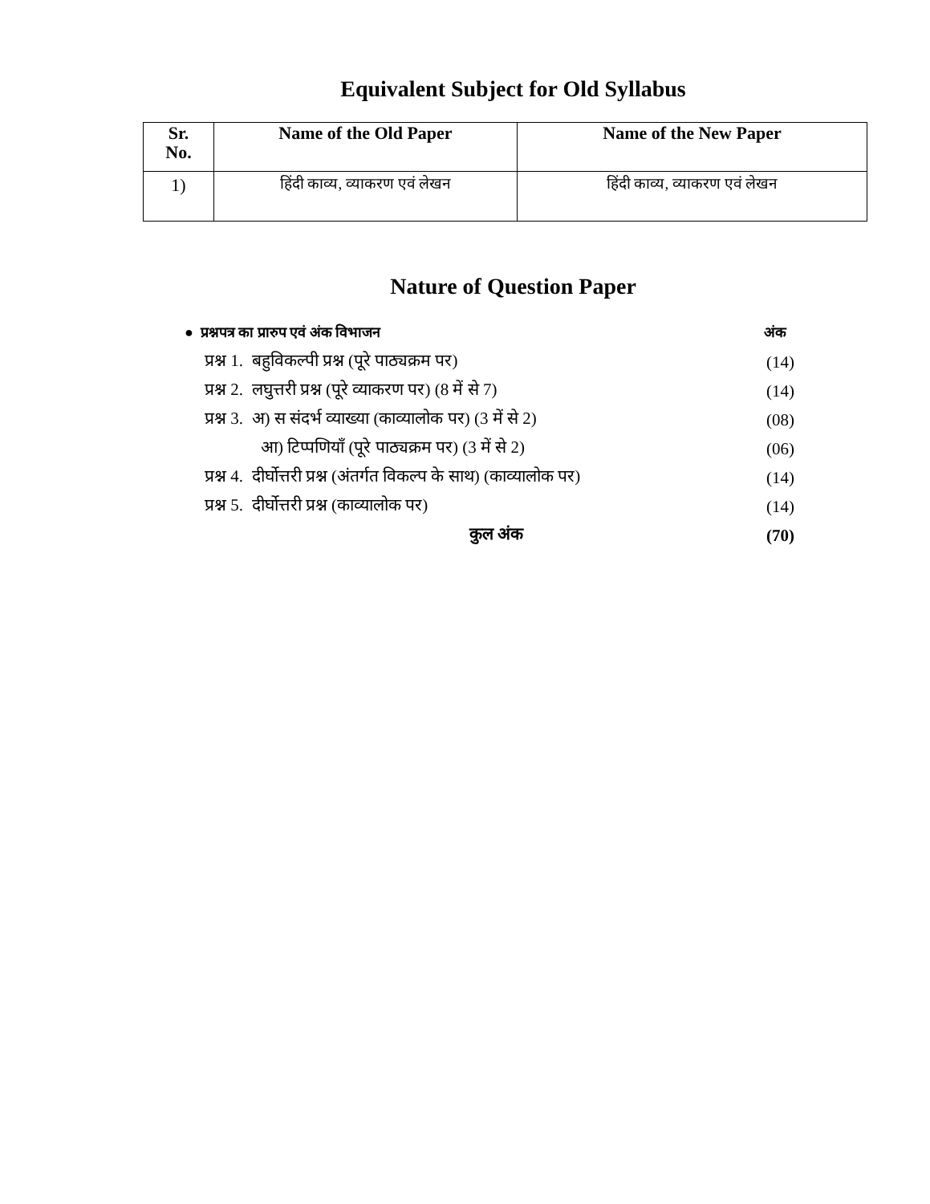Equivalent Subject for Old Syllabus
| Sr. No. | Name of the Old Paper | Name of the New Paper |
| --- | --- | --- |
| 1) | हिंदी काव्य, व्याकरण एवं लेखन | हिंदी काव्य, व्याकरण एवं लेखन |
Nature of Question Paper
| ● प्रश्नपत्र का प्रारुप एवं अंक विभाजन | अंक |
| प्रश्न 1. बहुविकल्पी प्रश्न (पूरे पाठ्यक्रम पर) | (14) |
| प्रश्न 2. लघुत्तरी प्रश्न (पूरे व्याकरण पर) (8 में से 7) | (14) |
| प्रश्न 3. अ) स संदर्भ व्याख्या (काव्यालोक पर) (3 में से 2) | (08) |
| आ) टिप्पणियाँ (पूरे पाठ्यक्रम पर) (3 में से 2) | (06) |
| प्रश्न 4. दीर्घोत्तरी प्रश्न (अंतर्गत विकल्प के साथ) (काव्यालोक पर) | (14) |
| प्रश्न 5. दीर्घोत्तरी प्रश्न (काव्यालोक पर) | (14) |
| कुल अंक | (70) |